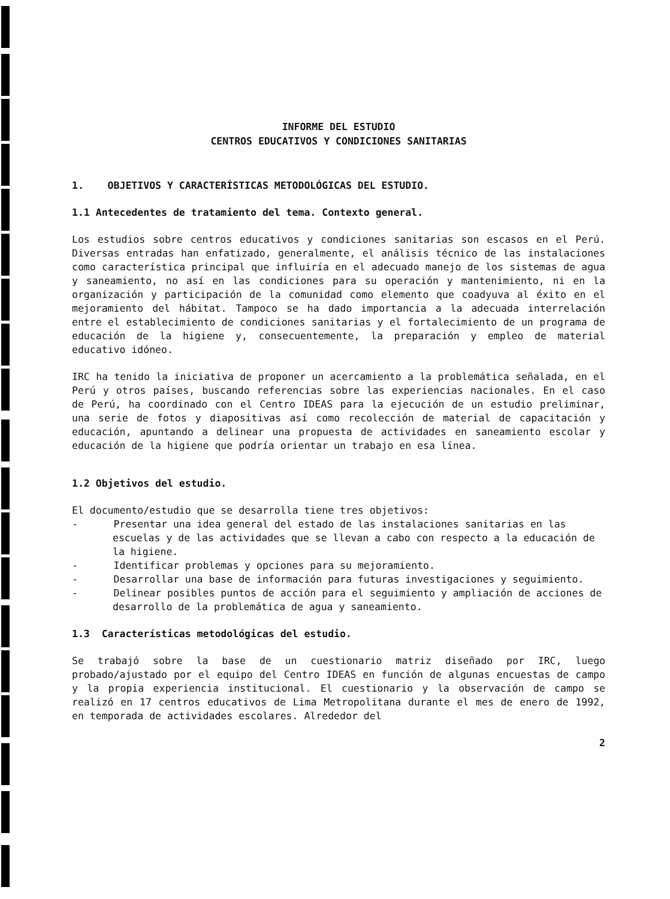INFORME DEL ESTUDIO
CENTROS EDUCATIVOS Y CONDICIONES SANITARIAS
1. OBJETIVOS Y CARACTERÍSTICAS METODOLÓGICAS DEL ESTUDIO.
1.1 Antecedentes de tratamiento del tema. Contexto general.
Los estudios sobre centros educativos y condiciones sanitarias son escasos en el Perú. Diversas entradas han enfatizado, generalmente, el análisis técnico de las instalaciones como característica principal que influiría en el adecuado manejo de los sistemas de agua y saneamiento, no así en las condiciones para su operación y mantenimiento, ni en la organización y participación de la comunidad como elemento que coadyuva al éxito en el mejoramiento del hábitat. Tampoco se ha dado importancia a la adecuada interrelación entre el establecimiento de condiciones sanitarias y el fortalecimiento de un programa de educación de la higiene y, consecuentemente, la preparación y empleo de material educativo idóneo.
IRC ha tenido la iniciativa de proponer un acercamiento a la problemática señalada, en el Perú y otros países, buscando referencias sobre las experiencias nacionales. En el caso de Perú, ha coordinado con el Centro IDEAS para la ejecución de un estudio preliminar, una serie de fotos y diapositivas así como recolección de material de capacitación y educación, apuntando a delinear una propuesta de actividades en saneamiento escolar y educación de la higiene que podría orientar un trabajo en esa línea.
1.2 Objetivos del estudio.
El documento/estudio que se desarrolla tiene tres objetivos:
- Presentar una idea general del estado de las instalaciones sanitarias en las escuelas y de las actividades que se llevan a cabo con respecto a la educación de la higiene.
- Identificar problemas y opciones para su mejoramiento.
- Desarrollar una base de información para futuras investigaciones y seguimiento.
- Delinear posibles puntos de acción para el seguimiento y ampliación de acciones de desarrollo de la problemática de agua y saneamiento.
1.3 Características metodológicas del estudio.
Se trabajó sobre la base de un cuestionario matriz diseñado por IRC, luego probado/ajustado por el equipo del Centro IDEAS en función de algunas encuestas de campo y la propia experiencia institucional. El cuestionario y la observación de campo se realizó en 17 centros educativos de Lima Metropolitana durante el mes de enero de 1992, en temporada de actividades escolares. Alrededor del
2